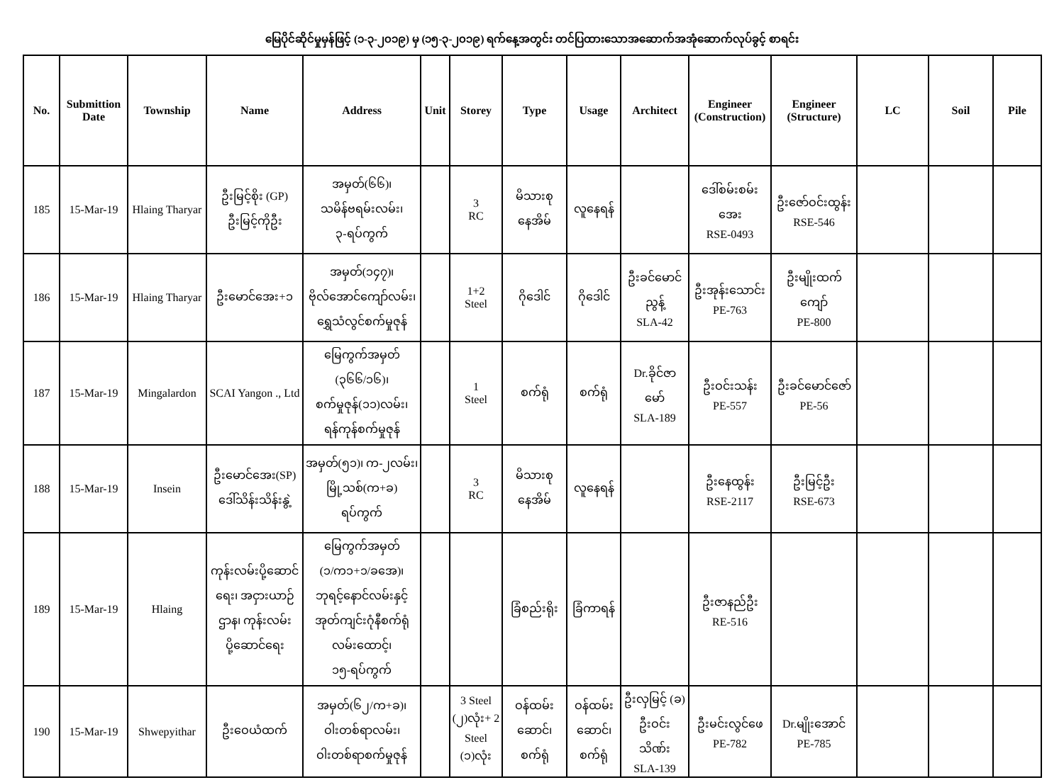မြေပိုင်ဆိုင်မှုမှန်ဖြင့် (၁-၃-၂၀၁၉) မှ (၁၅-၃-၂၀၁၉) ရက်နေ့အတွင်း တင်ပြထားသောအဆောက်အအုံဆောက်လုပ်ခွင့် စာရင်း
| No. | Submittion Date | Township | Name | Address | Unit | Storey | Type | Usage | Architect | Engineer (Construction) | Engineer (Structure) | LC | Soil | Pile |
| --- | --- | --- | --- | --- | --- | --- | --- | --- | --- | --- | --- | --- | --- | --- |
| 185 | 15-Mar-19 | Hlaing Tharyar | ဦးမြင့်စိုး (GP) ဦးမြင့်ကိုဦး | အမှတ်(၆၆)၊ သမိန်ဗရမ်းလမ်း၊ ၃-ရပ်ကွက် | | 3 RC | မိသားစု နေအိမ် | လူနေရန် | | ဒေါ်စမ်းစမ်း အေး RSE-0493 | ဦးဇော်ဝင်းထွန်း RSE-546 | | | |
| 186 | 15-Mar-19 | Hlaing Tharyar | ဦးမောင်အေး+၁ | အမှတ်(၁၄၇)၊ ဗိုလ်အောင်ကျော်လမ်း၊ ရွှေသံလွင်စက်မှုဇုန် | | 1+2 Steel | ဂိုဒေါင် | ဂိုဒေါင် | ဦးခင်မောင် ညွန့် SLA-42 | ဦးအုန်းသောင်း PE-763 | ဦးမျိုးထက် ကျော် PE-800 | | | |
| 187 | 15-Mar-19 | Mingalardon | SCAI Yangon ., Ltd | မြေကွက်အမှတ် (၃၆၆/၁၆)၊ စက်မှုဇုန်(၁၁)လမ်း၊ ရန်ကုန်စက်မှုဇုန် | | 1 Steel | စက်ရုံ | စက်ရုံ | Dr.ခိုင်ဇာ မော် SLA-189 | ဦးဝင်းသန်း PE-557 | ဦးခင်မောင်ဇော် PE-56 | | | |
| 188 | 15-Mar-19 | Insein | ဦးမောင်အေး(SP) ဒေါ်သိန်းသိန်းနွဲ့ | အမှတ်(၅၁)၊ က-၂လမ်း၊ မြို့သစ်(က+ခ) ရပ်ကွက် | | 3 RC | မိသားစု နေအိမ် | လူနေရန် | | ဦးနေထွန်း RSE-2117 | ဦးမြင့်ဦး RSE-673 | | | |
| 189 | 15-Mar-19 | Hlaing | ကုန်းလမ်းပို့ဆောင်ရေး၊ အငှားယာဉ်ဌာန၊ ကုန်းလမ်းပို့ဆောင်ရေး | မြေကွက်အမှတ် (၁/က၁+၁/ခအေ)၊ ဘုရင့်နောင်လမ်းနှင့် အုတ်ကျင်းဂုံနီစက်ရုံ လမ်းထောင့်၊ ၁၅-ရပ်ကွက် | | | ခြံစည်းရိုး | ခြံကာရန် | | ဦးဇာနည်ဦး RE-516 | | | | |
| 190 | 15-Mar-19 | Shwepyithar | ဦးဝေယံထက် | အမှတ်(၆၂/က+ခ)၊ ဝါးတစ်ရာလမ်း၊ ဝါးတစ်ရာစက်မှုဇုန် | | 3 Steel (၂)လုံး+ 2 Steel (၁)လုံး | ဝန်ထမ်း ဆောင်၊ စက်ရုံ | ဝန်ထမ်း ဆောင်၊ စက်ရုံ | ဦးလှမြင့် (ခ) ဦးဝင်း သိဏ်း SLA-139 | ဦးမင်းလွင်ဖေ PE-782 | Dr.မျိုးအောင် PE-785 | | | |